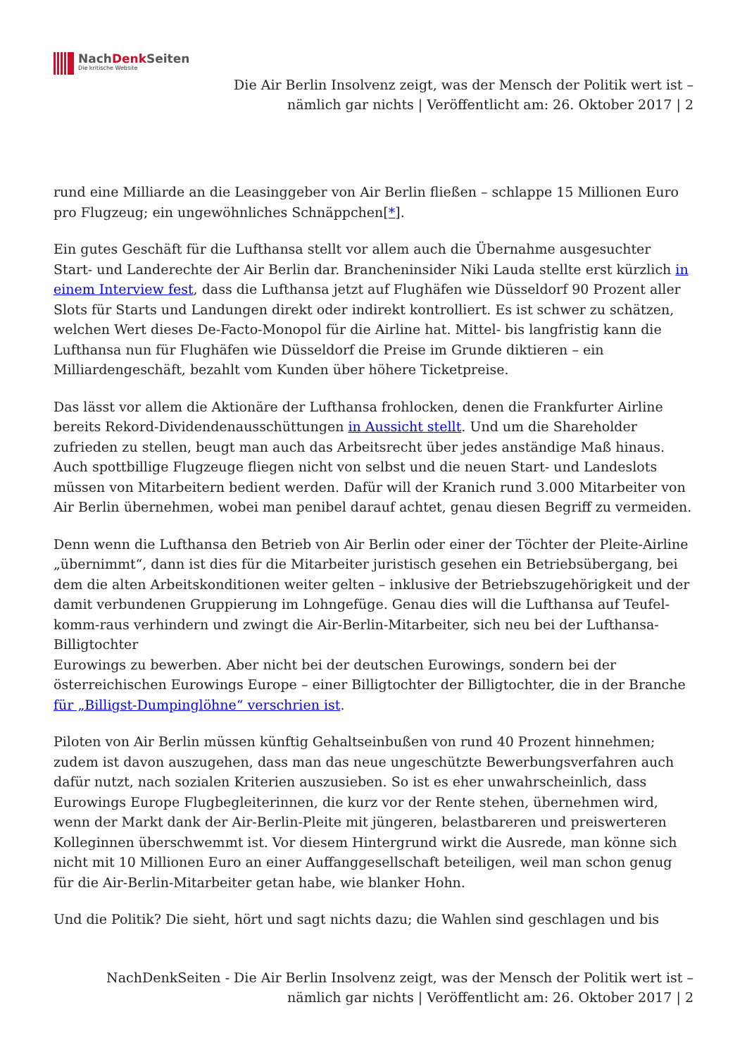NachDenk Seiten
Die kritische Website
Die Air Berlin Insolvenz zeigt, was der Mensch der Politik wert ist –
nämlich gar nichts | Veröffentlicht am: 26. Oktober 2017 | 2
rund eine Milliarde an die Leasinggeber von Air Berlin fließen – schlappe 15 Millionen Euro pro Flugzeug; ein ungewöhnliches Schnäppchen[*].
Ein gutes Geschäft für die Lufthansa stellt vor allem auch die Übernahme ausgesuchter Start- und Landerechte der Air Berlin dar. Brancheninsider Niki Lauda stellte erst kürzlich in einem Interview fest, dass die Lufthansa jetzt auf Flughäfen wie Düsseldorf 90 Prozent aller Slots für Starts und Landungen direkt oder indirekt kontrolliert. Es ist schwer zu schätzen, welchen Wert dieses De-Facto-Monopol für die Airline hat. Mittel- bis langfristig kann die Lufthansa nun für Flughäfen wie Düsseldorf die Preise im Grunde diktieren – ein Milliardengeschäft, bezahlt vom Kunden über höhere Ticketpreise.
Das lässt vor allem die Aktionäre der Lufthansa frohlocken, denen die Frankfurter Airline bereits Rekord-Dividendenausschüttungen in Aussicht stellt. Und um die Shareholder zufrieden zu stellen, beugt man auch das Arbeitsrecht über jedes anständige Maß hinaus. Auch spottbillige Flugzeuge fliegen nicht von selbst und die neuen Start- und Landeslots müssen von Mitarbeitern bedient werden. Dafür will der Kranich rund 3.000 Mitarbeiter von Air Berlin übernehmen, wobei man penibel darauf achtet, genau diesen Begriff zu vermeiden.
Denn wenn die Lufthansa den Betrieb von Air Berlin oder einer der Töchter der Pleite-Airline „übernimmt“, dann ist dies für die Mitarbeiter juristisch gesehen ein Betriebsübergang, bei dem die alten Arbeitskonditionen weiter gelten – inklusive der Betriebszugehörigkeit und der damit verbundenen Gruppierung im Lohngefüge. Genau dies will die Lufthansa auf Teufel-komm-raus verhindern und zwingt die Air-Berlin-Mitarbeiter, sich neu bei der Lufthansa-Billigtochter
Eurowings zu bewerben. Aber nicht bei der deutschen Eurowings, sondern bei der österreichischen Eurowings Europe – einer Billigtochter der Billigtochter, die in der Branche für „Billigst-Dumpinglöhne“ verschrien ist.
Piloten von Air Berlin müssen künftig Gehaltseinbußen von rund 40 Prozent hinnehmen; zudem ist davon auszugehen, dass man das neue ungeschützte Bewerbungsverfahren auch dafür nutzt, nach sozialen Kriterien auszusieben. So ist es eher unwahrscheinlich, dass Eurowings Europe Flugbegleiterinnen, die kurz vor der Rente stehen, übernehmen wird, wenn der Markt dank der Air-Berlin-Pleite mit jüngeren, belastbareren und preiswerteren Kolleginnen überschwemmt ist. Vor diesem Hintergrund wirkt die Ausrede, man könne sich nicht mit 10 Millionen Euro an einer Auffanggesellschaft beteiligen, weil man schon genug für die Air-Berlin-Mitarbeiter getan habe, wie blanker Hohn.
Und die Politik? Die sieht, hört und sagt nichts dazu; die Wahlen sind geschlagen und bis
NachDenkSeiten - Die Air Berlin Insolvenz zeigt, was der Mensch der Politik wert ist –
nämlich gar nichts | Veröffentlicht am: 26. Oktober 2017 | 2